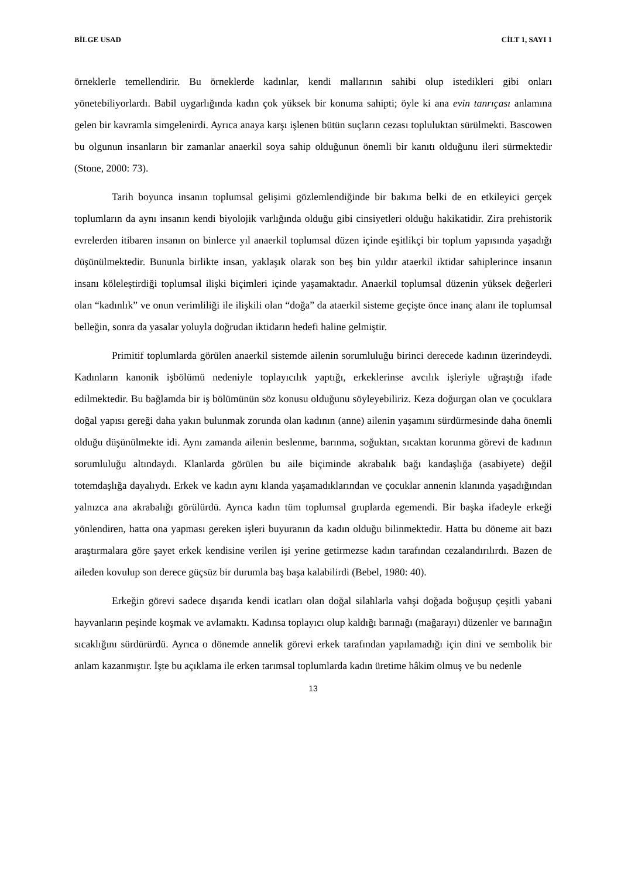BİLGE USAD CİLT 1, SAYI 1
örneklerle temellendirir. Bu örneklerde kadınlar, kendi mallarının sahibi olup istedikleri gibi onları yönetebiliyorlardı. Babil uygarlığında kadın çok yüksek bir konuma sahipti; öyle ki ana evin tanrıçası anlamına gelen bir kavramla simgelenirdi. Ayrıca anaya karşı işlenen bütün suçların cezası topluluktan sürülmekti. Bascowen bu olgunun insanların bir zamanlar anaerkil soya sahip olduğunun önemli bir kanıtı olduğunu ileri sürmektedir (Stone, 2000: 73).
Tarih boyunca insanın toplumsal gelişimi gözlemlendiğinde bir bakıma belki de en etkileyici gerçek toplumların da aynı insanın kendi biyolojik varlığında olduğu gibi cinsiyetleri olduğu hakikatidir. Zira prehistorik evrelerden itibaren insanın on binlerce yıl anaerkil toplumsal düzen içinde eşitlikçi bir toplum yapısında yaşadığı düşünülmektedir. Bununla birlikte insan, yaklaşık olarak son beş bin yıldır ataerkil iktidar sahiplerince insanın insanı köleleştirdiği toplumsal ilişki biçimleri içinde yaşamaktadır. Anaerkil toplumsal düzenin yüksek değerleri olan “kadınlık” ve onun verimliliği ile ilişkili olan “doğa” da ataerkil sisteme geçişte önce inanç alanı ile toplumsal belleğin, sonra da yasalar yoluyla doğrudan iktidarın hedefi haline gelmiştir.
Primitif toplumlarda görülen anaerkil sistemde ailenin sorumluluğu birinci derecede kadının üzerindeydi. Kadınların kanonik işbölümü nedeniyle toplayıcılık yaptığı, erkeklerinse avcılık işleriyle uğraştığı ifade edilmektedir. Bu bağlamda bir iş bölümünün söz konusu olduğunu söyleyebiliriz. Keza doğurgan olan ve çocuklara doğal yapısı gereği daha yakın bulunmak zorunda olan kadının (anne) ailenin yaşamını sürdürmesinde daha önemli olduğu düşünülmekte idi. Aynı zamanda ailenin beslenme, barınma, soğuktan, sıcaktan korunma görevi de kadının sorumluluğu altındaydı. Klanlarda görülen bu aile biçiminde akrabalık bağı kandaşlığa (asabiyete) değil totemdaşlığa dayalıydı. Erkek ve kadın aynı klanda yaşamadıklarından ve çocuklar annenin klanında yaşadığından yalnızca ana akrabalığı görülürdü. Ayrıca kadın tüm toplumsal gruplarda egemendi. Bir başka ifadeyle erkeği yönlendiren, hatta ona yapması gereken işleri buyuranın da kadın olduğu bilinmektedir. Hatta bu döneme ait bazı araştırmalara göre şayet erkek kendisine verilen işi yerine getirmezse kadın tarafından cezalandırılırdı. Bazen de aileden kovulup son derece güçsüz bir durumla baş başa kalabilirdi (Bebel, 1980: 40).
Erkeğin görevi sadece dışarıda kendi icatları olan doğal silahlarla vahşi doğada boğuşup çeşitli yabani hayvanların peşinde koşmak ve avlamaktı. Kadınsa toplayıcı olup kaldığı barınağı (mağarayı) düzenler ve barınağın sıcaklığını sürdürürdü. Ayrıca o dönemde annelik görevi erkek tarafından yapılamadığı için dini ve sembolik bir anlam kazanmıştır. İşte bu açıklama ile erken tarımsal toplumlarda kadın üretime hâkim olmuş ve bu nedenle
13